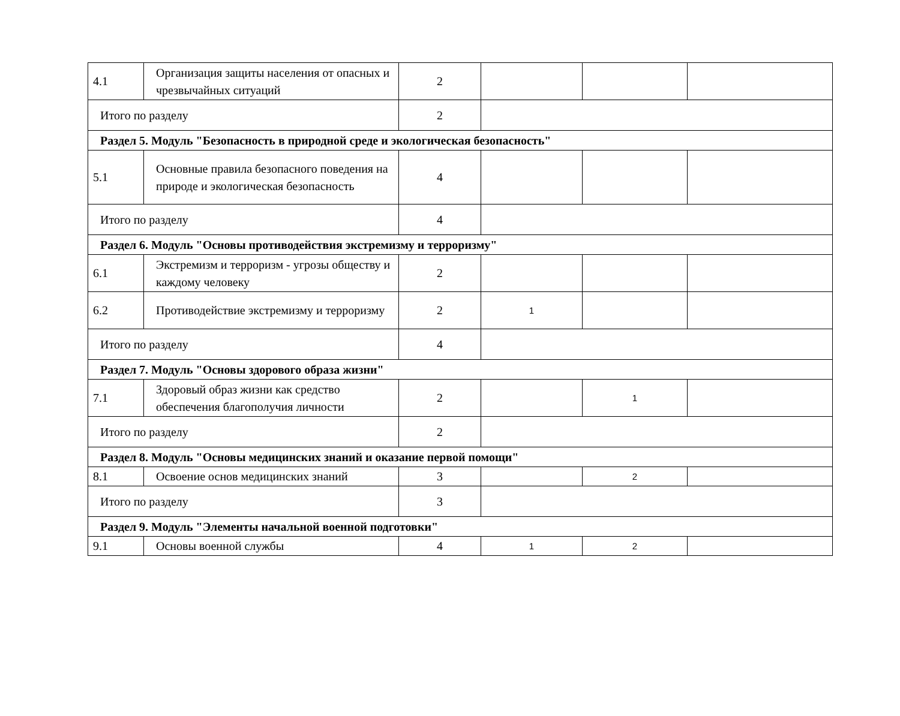| 4.1 | Организация защиты населения от опасных и чрезвычайных ситуаций | 2 | | | |
| Итого по разделу | | 2 | | | |
| Раздел 5. Модуль "Безопасность в природной среде и экологическая безопасность" | | | | | |
| 5.1 | Основные правила безопасного поведения на природе и экологическая безопасность | 4 | | | |
| Итого по разделу | | 4 | | | |
| Раздел 6. Модуль "Основы противодействия экстремизму и терроризму" | | | | | |
| 6.1 | Экстремизм и терроризм - угрозы обществу и каждому человеку | 2 | | | |
| 6.2 | Противодействие экстремизму и терроризму | 2 | 1 | | |
| Итого по разделу | | 4 | | | |
| Раздел 7. Модуль "Основы здорового образа жизни" | | | | | |
| 7.1 | Здоровый образ жизни как средство обеспечения благополучия личности | 2 | | 1 | |
| Итого по разделу | | 2 | | | |
| Раздел 8. Модуль "Основы медицинских знаний и оказание первой помощи" | | | | | |
| 8.1 | Освоение основ медицинских знаний | 3 | | 2 | |
| Итого по разделу | | 3 | | | |
| Раздел 9. Модуль "Элементы начальной военной подготовки" | | | | | |
| 9.1 | Основы военной службы | 4 | 1 | 2 | |